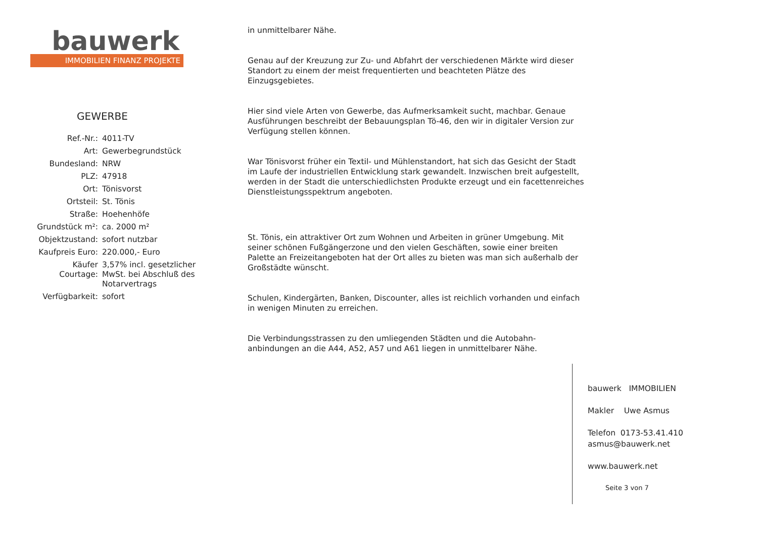bauwerk
IMMOBILIEN FINANZ PROJEKTE
GEWERBE
| Ref.-Nr.: | 4011-TV |
| Art: | Gewerbegrundstück |
| Bundesland: | NRW |
| PLZ: | 47918 |
| Ort: | Tönisvorst |
| Ortsteil: | St. Tönis |
| Straße: | Hoehenhöfe |
| Grundstück m²: | ca. 2000 m² |
| Objektzustand: | sofort nutzbar |
| Kaufpreis Euro: | 220.000,- Euro |
| Käufer Courtage: | 3,57% incl. gesetzlicher MwSt. bei Abschluß des Notarvertrags |
| Verfügbarkeit: | sofort |
in unmittelbarer Nähe.
Genau auf der Kreuzung zur Zu- und Abfahrt der verschiedenen Märkte wird dieser Standort zu einem der meist frequentierten und beachteten Plätze des Einzugsgebietes.
Hier sind viele Arten von Gewerbe, das Aufmerksamkeit sucht, machbar. Genaue Ausführungen beschreibt der Bebauungsplan Tö-46, den wir in digitaler Version zur Verfügung stellen können.
War Tönisvorst früher ein Textil- und Mühlenstandort, hat sich das Gesicht der Stadt im Laufe der industriellen Entwicklung stark gewandelt. Inzwischen breit aufgestellt, werden in der Stadt die unterschiedlichsten Produkte erzeugt und ein facettenreiches Dienstleistungsspektrum angeboten.
St. Tönis, ein attraktiver Ort zum Wohnen und Arbeiten in grüner Umgebung. Mit seiner schönen Fußgängerzone und den vielen Geschäften, sowie einer breiten Palette an Freizeitangeboten hat der Ort alles zu bieten was man sich außerhalb der Großstädte wünscht.
Schulen, Kindergärten, Banken, Discounter, alles ist reichlich vorhanden und einfach in wenigen Minuten zu erreichen.
Die Verbindungsstrassen zu den umliegenden Städten und die Autobahn-anbindungen an die A44, A52, A57 und A61 liegen in unmittelbarer Nähe.
bauwerk IMMOBILIEN
Makler Uwe Asmus
Telefon 0173-53.41.410
asmus@bauwerk.net
www.bauwerk.net
Seite 3 von 7